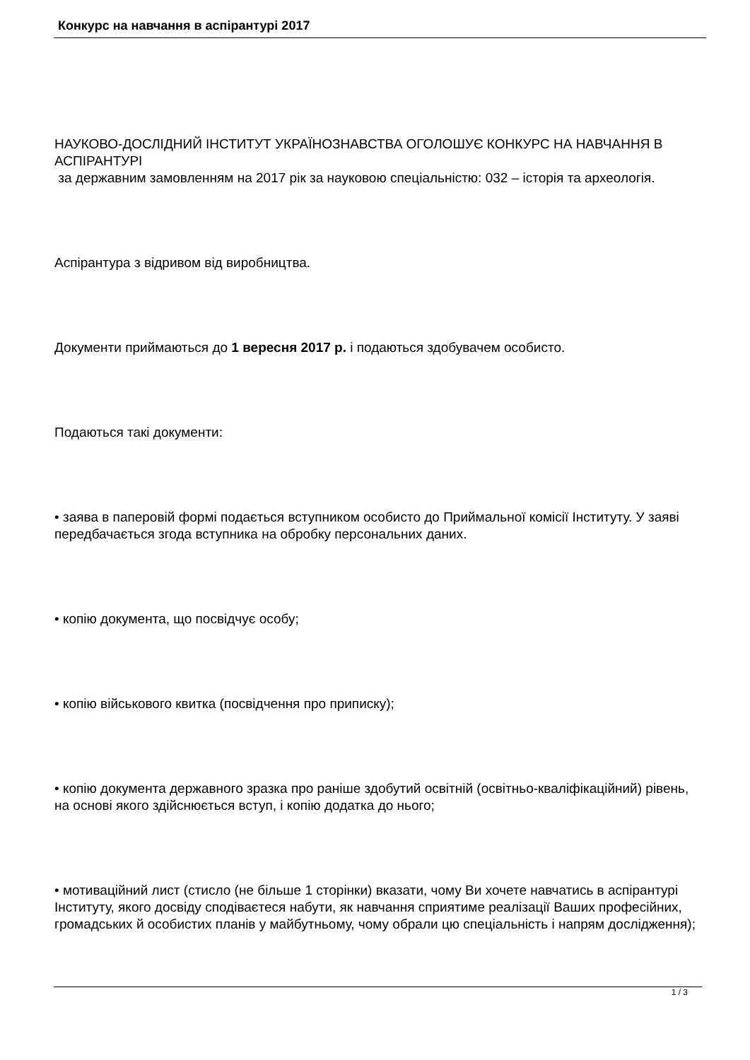Конкурс на навчання в аспірантурі 2017
НАУКОВО-ДОСЛІДНИЙ ІНСТИТУТ УКРАЇНОЗНАВСТВА ОГОЛОШУЄ КОНКУРС НА НАВЧАННЯ В АСПІРАНТУРІ
за державним замовленням на 2017 рік за науковою спеціальністю: 032 – історія та археологія.
Аспірантура з відривом від виробництва.
Документи приймаються до 1 вересня 2017 р. і подаються здобувачем особисто.
Подаються такі документи:
• заява в паперовій формі подається вступником особисто до Приймальної комісії Інституту. У заяві передбачається згода вступника на обробку персональних даних.
• копію документа, що посвідчує особу;
• копію військового квитка (посвідчення про приписку);
• копію документа державного зразка про раніше здобутий освітній (освітньо-кваліфікаційний) рівень, на основі якого здійснюється вступ, і копію додатка до нього;
• мотиваційний лист (стисло (не більше 1 сторінки) вказати, чому Ви хочете навчатись в аспірантурі Інституту, якого досвіду сподіваєтеся набути, як навчання сприятиме реалізації Ваших професійних, громадських й особистих планів у майбутньому, чому обрали цю спеціальність і напрям дослідження);
1 / 3